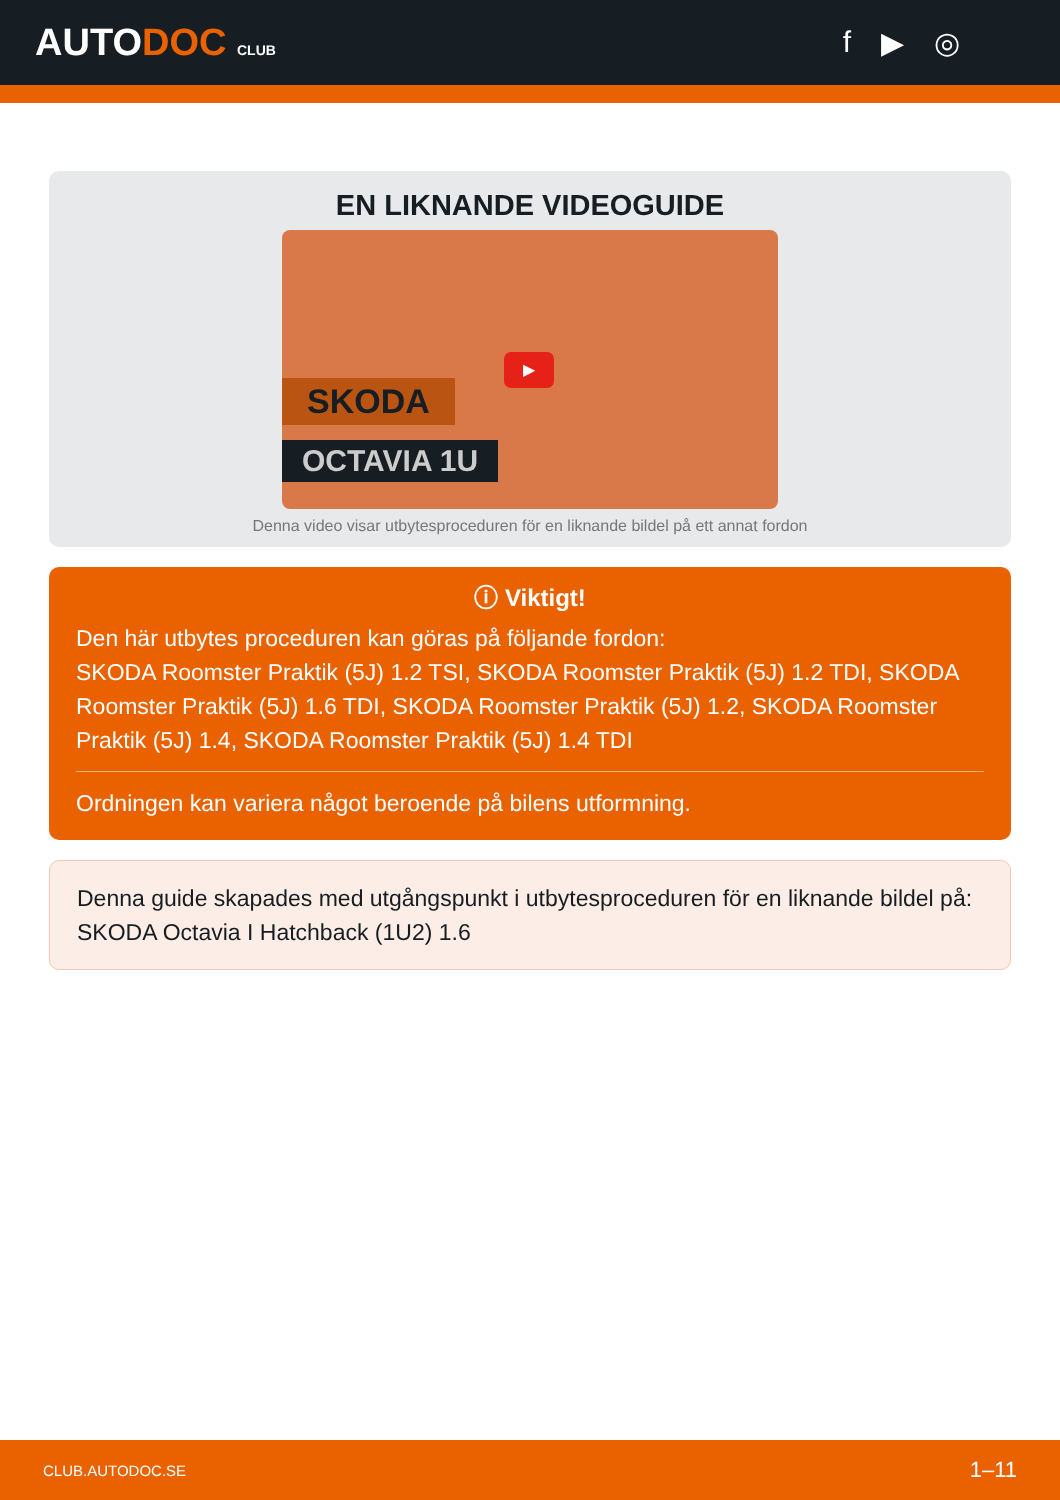AUTODOC CLUB
f ▶ ◎
EN LIKNANDE VIDEOGUIDE
SKODA
OCTAVIA 1U
▶
Denna video visar utbytesproceduren för en liknande bildel på ett annat fordon
ⓘ Viktigt!
Den här utbytes proceduren kan göras på följande fordon:
SKODA Roomster Praktik (5J) 1.2 TSI, SKODA Roomster Praktik (5J) 1.2 TDI, SKODA Roomster Praktik (5J) 1.6 TDI, SKODA Roomster Praktik (5J) 1.2, SKODA Roomster Praktik (5J) 1.4, SKODA Roomster Praktik (5J) 1.4 TDI
Ordningen kan variera något beroende på bilens utformning.
Denna guide skapades med utgångspunkt i utbytesproceduren för en liknande bildel på: SKODA Octavia I Hatchback (1U2) 1.6
CLUB.AUTODOC.SE 1–11